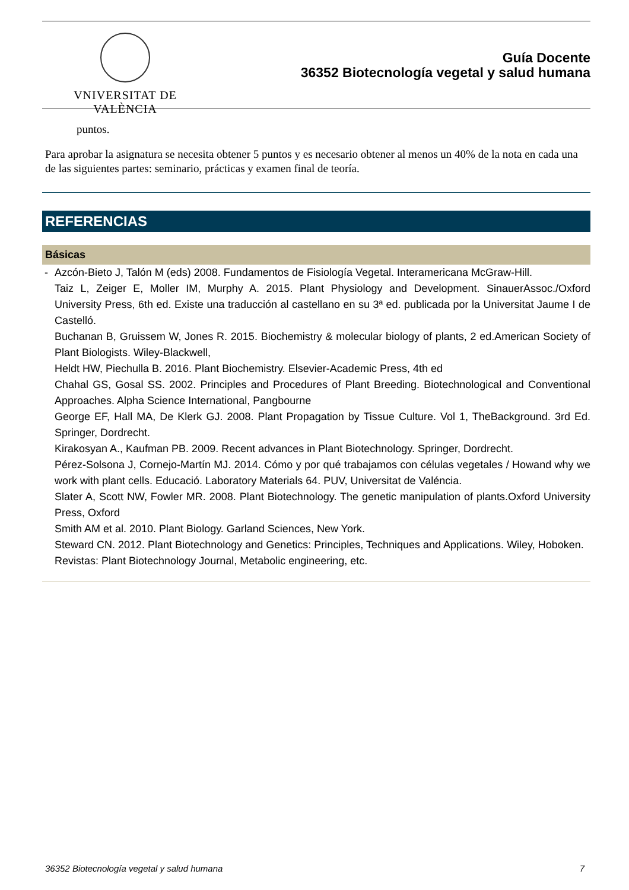VNIVERSITAT DE VALÈNCIA
Guía Docente
36352 Biotecnología vegetal y salud humana
puntos.
Para aprobar la asignatura se necesita obtener 5 puntos y es necesario obtener al menos un 40% de la nota en cada una de las siguientes partes: seminario, prácticas y examen final de teoría.
REFERENCIAS
Básicas
-
Azcón-Bieto J, Talón M (eds) 2008. Fundamentos de Fisiología Vegetal. Interamericana McGraw-Hill.
Taiz L, Zeiger E, Moller IM, Murphy A. 2015. Plant Physiology and Development. SinauerAssoc./Oxford University Press, 6th ed. Existe una traducción al castellano en su 3ª ed. publicada por la Universitat Jaume I de Castelló.
Buchanan B, Gruissem W, Jones R. 2015. Biochemistry & molecular biology of plants, 2 ed.American Society of Plant Biologists. Wiley-Blackwell,
Heldt HW, Piechulla B. 2016. Plant Biochemistry. Elsevier-Academic Press, 4th ed
Chahal GS, Gosal SS. 2002. Principles and Procedures of Plant Breeding. Biotechnological and Conventional Approaches. Alpha Science International, Pangbourne
George EF, Hall MA, De Klerk GJ. 2008. Plant Propagation by Tissue Culture. Vol 1, TheBackground. 3rd Ed. Springer, Dordrecht.
Kirakosyan A., Kaufman PB. 2009. Recent advances in Plant Biotechnology. Springer, Dordrecht.
Pérez-Solsona J, Cornejo-Martín MJ. 2014. Cómo y por qué trabajamos con células vegetales / Howand why we work with plant cells. Educació. Laboratory Materials 64. PUV, Universitat de Valéncia.
Slater A, Scott NW, Fowler MR. 2008. Plant Biotechnology. The genetic manipulation of plants.Oxford University Press, Oxford
Smith AM et al. 2010. Plant Biology. Garland Sciences, New York.
Steward CN. 2012. Plant Biotechnology and Genetics: Principles, Techniques and Applications. Wiley, Hoboken.
Revistas: Plant Biotechnology Journal, Metabolic engineering, etc.
36352 Biotecnología vegetal y salud humana 7